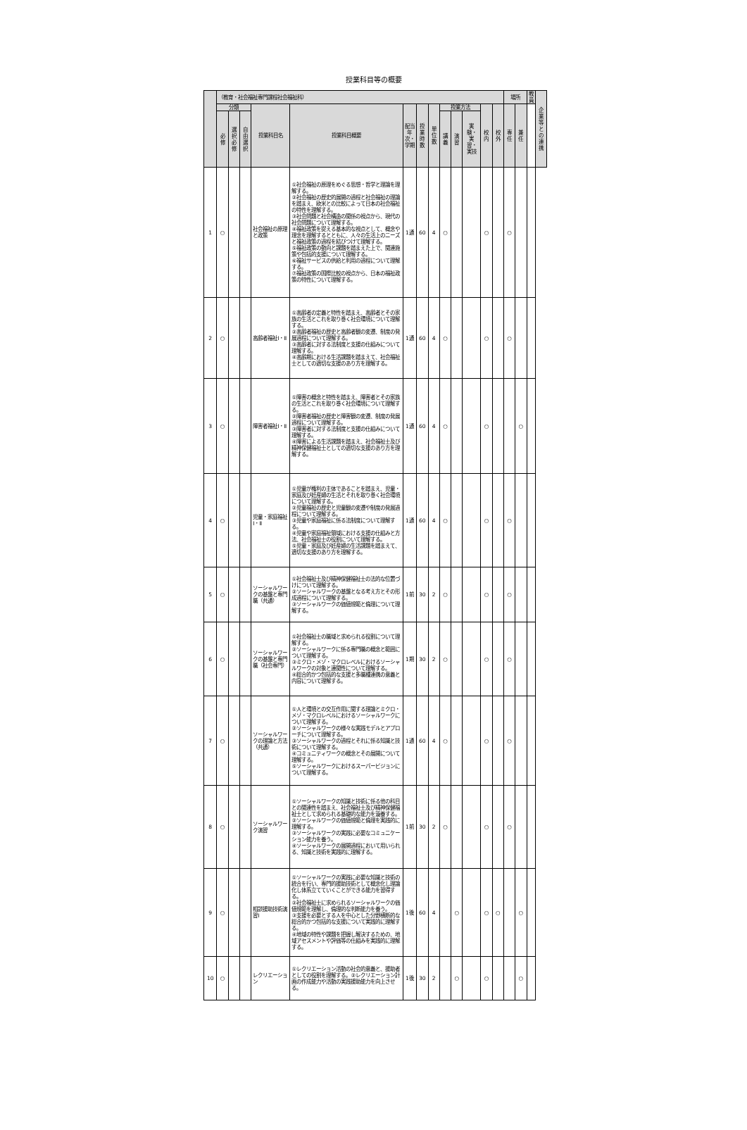授業科目等の概要
| | （教育・社会福祉専門課程社会福祉科） | | | | | | | | | | | | | 場所 | | 教員 | 企業等との連携 |
| --- | --- | --- | --- | --- | --- | --- | --- | --- | --- | --- | --- | --- | --- | --- | --- | --- | --- |
| | 分類 | | | 授業科目名 | 授業科目概要 | 配当年次・学期 | 授業時数 | 単位数 | 授業方法 | | | 校内 | 校外 | 専任 | 兼任 | | |
| | 必修 | 選択必修 | 自由選択 | | | | | | 講義 | 演習 | 実験・実習・実技 | | | | | | |
| 1 | ○ | | | 社会福祉の原理と政策 | ①社会福祉の原理をめぐる思想・哲学と理論を理解する。 ②社会福祉の歴史的展開の過程と社会福祉の理論を踏まえ、欧米との比較によって日本の社会福祉の特性を理解する。 ③社会問題と社会構造の関係の視点から、現代の社会問題について理解する。 ④福祉政策を捉える基本的な視点として、概念や理念を理解するとともに、人々の生活上のニーズと福祉政策の過程を結びつけて理解する。 ⑤福祉政策の動向と課題を踏まえた上で、関連施策や包括的支援について理解する。 ⑥福祉サービスの供給と利用の過程について理解する。 ⑦福祉政策の国際比較の視点から、日本の福祉政策の特性について理解する。 | 1通 | 60 | 4 | ○ | | | ○ | | ○ | | | |
| 2 | ○ | | | 高齢者福祉Ⅰ・Ⅱ | ①高齢者の定義と特性を踏まえ、高齢者とその家族の生活とこれを取り巻く社会環境について理解する。 ②高齢者福祉の歴史と高齢者観の変遷、制度の発展過程について理解する。 ③高齢者に対する法制度と支援の仕組みについて理解する。 ④高齢期における生活課題を踏まえて、社会福祉士としての適切な支援のあり方を理解する。 | 1通 | 60 | 4 | ○ | | | ○ | | ○ | | | |
| 3 | ○ | | | 障害者福祉Ⅰ・Ⅱ | ①障害の概念と特性を踏まえ、障害者とその家族の生活とこれを取り巻く社会環境について理解する。 ②障害者福祉の歴史と障害観の変遷、制度の発展過程について理解する。 ③障害者に対する法制度と支援の仕組みについて理解する。 ④障害による生活課題を踏まえ、社会福祉士及び精神保健福祉士としての適切な支援のあり方を理解する。 | 1通 | 60 | 4 | ○ | | | ○ | | | ○ | | |
| 4 | ○ | | | 児童・家庭福祉Ⅰ・Ⅱ | ①児童が権利の主体であることを踏まえ、児童・家庭及び妊産婦の生活とそれを取り巻く社会環境について理解する。 ②児童福祉の歴史と児童観の変遷や制度の発展過程について理解する。 ③児童や家庭福祉に係る法制度について理解する。 ④児童や家庭福祉領域における支援の仕組みと方法、社会福祉士の役割について理解する。 ⑤児童・家庭及び妊産婦の生活課題を踏まえて、適切な支援のあり方を理解する。 | 1通 | 60 | 4 | ○ | | | ○ | | ○ | | | |
| 5 | ○ | | | ソーシャルワークの基盤と専門職（共通） | ①社会福祉士及び精神保健福祉士の法的な位置づけについて理解する。 ②ソーシャルワークの基盤となる考え方とその形成過程について理解する。 ③ソーシャルワークの価値規範と倫理について理解する。 | 1前 | 30 | 2 | ○ | | | ○ | | ○ | | | |
| 6 | ○ | | | ソーシャルワークの基盤と専門職（社会専門） | ①社会福祉士の職域と求められる役割について理解する。 ②ソーシャルワークに係る専門職の概念と範囲について理解する。 ③ミクロ・メゾ・マクロレベルにおけるソーシャルワークの対象と連関性について理解する。 ④総合的かつ包括的な支援と多職種連携の意義と内容について理解する。 | 1期 | 30 | 2 | ○ | | | ○ | | ○ | | | |
| 7 | ○ | | | ソーシャルワークの理論と方法（共通） | ①人と環境との交互作用に関する理論とミクロ・メゾ・マクロレベルにおけるソーシャルワークについて理解する。 ②ソーシャルワークの様々な実践モデルとアプローチについて理解する。 ③ソーシャルワークの過程とそれに係る知識と技術について理解する。 ④コミュニティワークの概念とその展開について理解する。 ⑤ソーシャルワークにおけるスーパービジョンについて理解する。 | 1通 | 60 | 4 | ○ | | | ○ | | ○ | | | |
| 8 | ○ | | | ソーシャルワーク演習 | ①ソーシャルワークの知識と技術に係る他の科目との関連性を踏まえ、社会福祉士及び精神保健福祉士として求められる基礎的な能力を涵養する。 ②ソーシャルワークの価値規範と倫理を実践的に理解する。 ③ソーシャルワークの実践に必要なコミュニケーション能力を養う。 ④ソーシャルワークの展開過程において用いられる、知識と技術を実践的に理解する。 | 1前 | 30 | 2 | ○ | | | ○ | | ○ | | | |
| 9 | ○ | | | 相談援助技術演習Ⅰ | ①ソーシャルワークの実践に必要な知識と技術の統合を行い、専門的援助技術として概念化し理論化し体系立てていくことができる能力を習得する。 ②社会福祉士に求められるソーシャルワークの価値規範を理解し、倫理的な判断能力を養う。 ③支援を必要とする人を中心とした分野横断的な総合的かつ包括的な支援について実践的に理解する。 ④地域の特性や課題を把握し解決するための、地域アセスメントや評価等の仕組みを実践的に理解する。 | 1後 | 60 | 4 | | ○ | | ○ | ○ | | ○ | | |
| 10 | ○ | | | レクリエーション | ①レクリエーション活動の社会的意義と、援助者としての役割を理解する。②レクリエーション計画の作成能力や活動の実践援助能力を向上させる。 | 1後 | 30 | 2 | | ○ | | ○ | | | ○ | | |